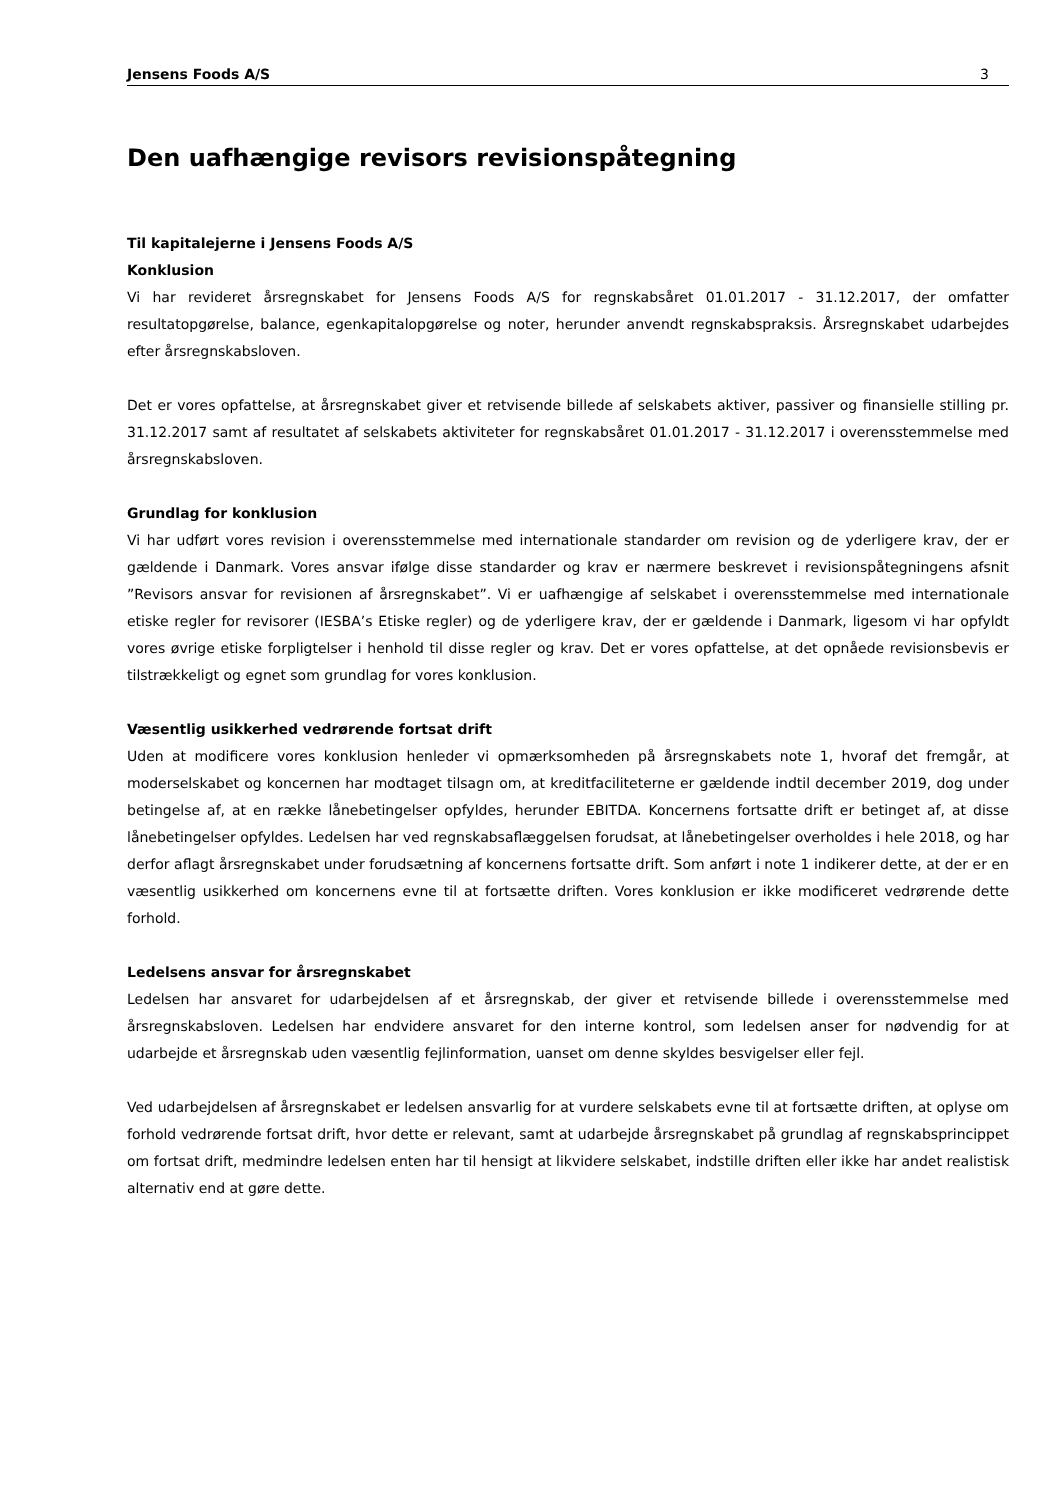Jensens Foods A/S 3
Den uafhængige revisors revisionspåtegning
Til kapitalejerne i Jensens Foods A/S
Konklusion
Vi har revideret årsregnskabet for Jensens Foods A/S for regnskabsåret 01.01.2017 - 31.12.2017, der omfatter resultatopgørelse, balance, egenkapitalopgørelse og noter, herunder anvendt regnskabspraksis. Årsregnskabet udarbejdes efter årsregnskabsloven.
Det er vores opfattelse, at årsregnskabet giver et retvisende billede af selskabets aktiver, passiver og finansielle stilling pr. 31.12.2017 samt af resultatet af selskabets aktiviteter for regnskabsåret 01.01.2017 - 31.12.2017 i overensstemmelse med årsregnskabsloven.
Grundlag for konklusion
Vi har udført vores revision i overensstemmelse med internationale standarder om revision og de yderligere krav, der er gældende i Danmark. Vores ansvar ifølge disse standarder og krav er nærmere beskrevet i revisionspåtegningens afsnit ”Revisors ansvar for revisionen af årsregnskabet”. Vi er uafhængige af selskabet i overensstemmelse med internationale etiske regler for revisorer (IESBA’s Etiske regler) og de yderligere krav, der er gældende i Danmark, ligesom vi har opfyldt vores øvrige etiske forpligtelser i henhold til disse regler og krav. Det er vores opfattelse, at det opnåede revisionsbevis er tilstrækkeligt og egnet som grundlag for vores konklusion.
Væsentlig usikkerhed vedrørende fortsat drift
Uden at modificere vores konklusion henleder vi opmærksomheden på årsregnskabets note 1, hvoraf det fremgår, at moderselskabet og koncernen har modtaget tilsagn om, at kreditfaciliteterne er gældende indtil december 2019, dog under betingelse af, at en række lånebetingelser opfyldes, herunder EBITDA. Koncernens fortsatte drift er betinget af, at disse lånebetingelser opfyldes. Ledelsen har ved regnskabsaflæggelsen forudsat, at lånebetingelser overholdes i hele 2018, og har derfor aflagt årsregnskabet under forudsætning af koncernens fortsatte drift. Som anført i note 1 indikerer dette, at der er en væsentlig usikkerhed om koncernens evne til at fortsætte driften. Vores konklusion er ikke modificeret vedrørende dette forhold.
Ledelsens ansvar for årsregnskabet
Ledelsen har ansvaret for udarbejdelsen af et årsregnskab, der giver et retvisende billede i overensstemmelse med årsregnskabsloven. Ledelsen har endvidere ansvaret for den interne kontrol, som ledelsen anser for nødvendig for at udarbejde et årsregnskab uden væsentlig fejlinformation, uanset om denne skyldes besvigelser eller fejl.
Ved udarbejdelsen af årsregnskabet er ledelsen ansvarlig for at vurdere selskabets evne til at fortsætte driften, at oplyse om forhold vedrørende fortsat drift, hvor dette er relevant, samt at udarbejde årsregnskabet på grundlag af regnskabsprincippet om fortsat drift, medmindre ledelsen enten har til hensigt at likvidere selskabet, indstille driften eller ikke har andet realistisk alternativ end at gøre dette.